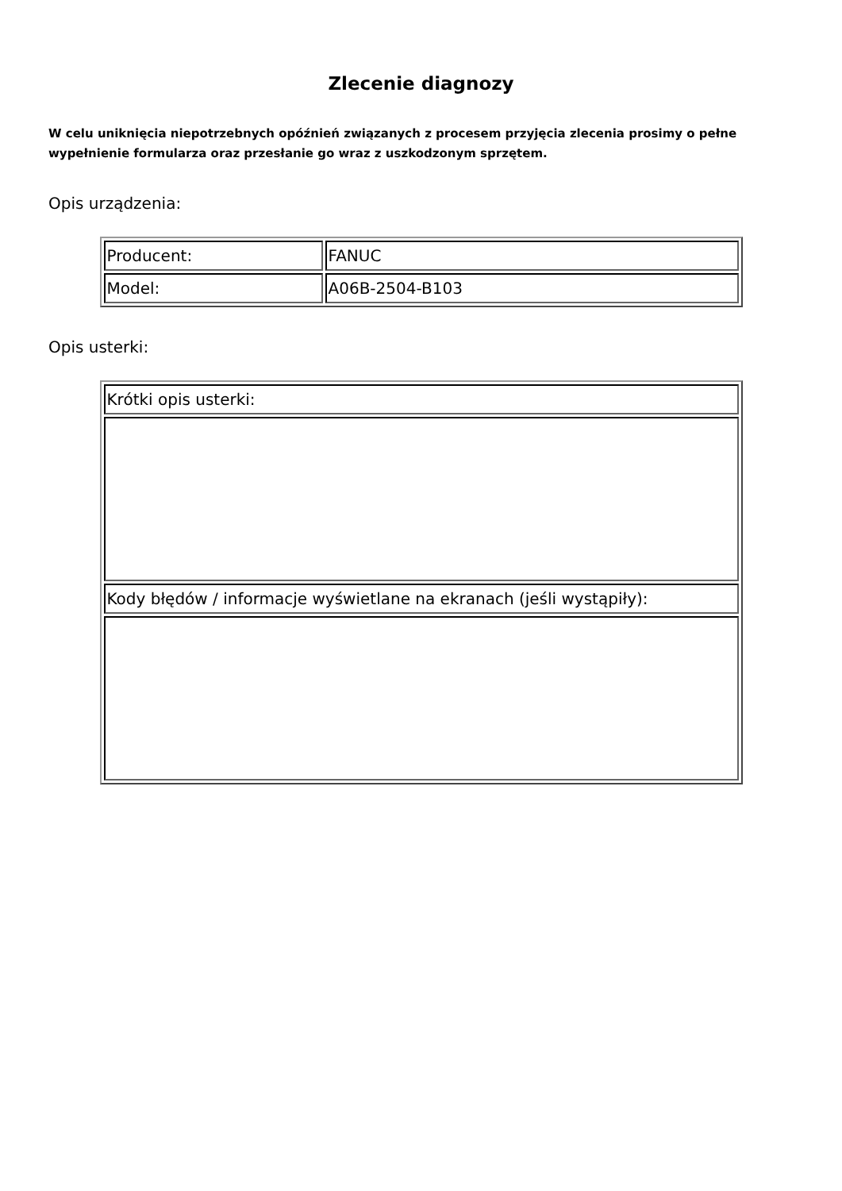Zlecenie diagnozy
W celu uniknięcia niepotrzebnych opóźnień związanych z procesem przyjęcia zlecenia prosimy o pełne wypełnienie formularza oraz przesłanie go wraz z uszkodzonym sprzętem.
Opis urządzenia:
| Producent: | FANUC |
| Model: | A06B-2504-B103 |
Opis usterki:
| Krótki opis usterki: |
| Kody błędów / informacje wyświetlane na ekranach (jeśli wystąpiły): |